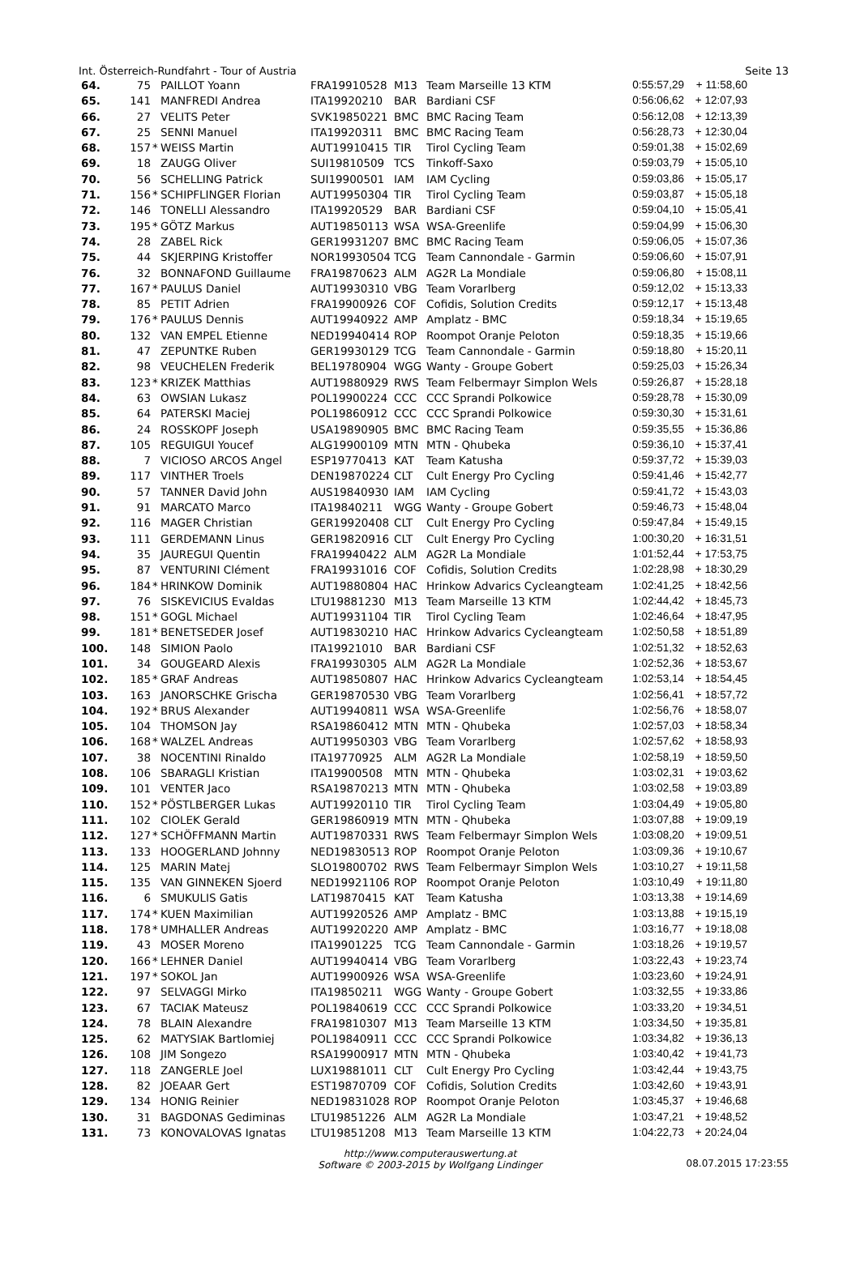Int. Österreich-Rundfahrt - Tour of Austria Seite 13
| 64. | 75 | | PAILLOT Yoann | FRA19910528 | M13 | Team Marseille 13 KTM | 0:55:57,29 | + 11:58,60 |
| 65. | 141 | | MANFREDI Andrea | ITA19920210 | BAR | Bardiani CSF | 0:56:06,62 | + 12:07,93 |
| 66. | 27 | | VELITS Peter | SVK19850221 | BMC | BMC Racing Team | 0:56:12,08 | + 12:13,39 |
| 67. | 25 | | SENNI Manuel | ITA19920311 | BMC | BMC Racing Team | 0:56:28,73 | + 12:30,04 |
| 68. | 157 | * | WEISS Martin | AUT19910415 | TIR | Tirol Cycling Team | 0:59:01,38 | + 15:02,69 |
| 69. | 18 | | ZAUGG Oliver | SUI19810509 | TCS | Tinkoff-Saxo | 0:59:03,79 | + 15:05,10 |
| 70. | 56 | | SCHELLING Patrick | SUI19900501 | IAM | IAM Cycling | 0:59:03,86 | + 15:05,17 |
| 71. | 156 | * | SCHIPFLINGER Florian | AUT19950304 | TIR | Tirol Cycling Team | 0:59:03,87 | + 15:05,18 |
| 72. | 146 | | TONELLI Alessandro | ITA19920529 | BAR | Bardiani CSF | 0:59:04,10 | + 15:05,41 |
| 73. | 195 | * | GÖTZ Markus | AUT19850113 | WSA | WSA-Greenlife | 0:59:04,99 | + 15:06,30 |
| 74. | 28 | | ZABEL Rick | GER19931207 | BMC | BMC Racing Team | 0:59:06,05 | + 15:07,36 |
| 75. | 44 | | SKJERPING Kristoffer | NOR19930504 | TCG | Team Cannondale - Garmin | 0:59:06,60 | + 15:07,91 |
| 76. | 32 | | BONNAFOND Guillaume | FRA19870623 | ALM | AG2R La Mondiale | 0:59:06,80 | + 15:08,11 |
| 77. | 167 | * | PAULUS Daniel | AUT19930310 | VBG | Team Vorarlberg | 0:59:12,02 | + 15:13,33 |
| 78. | 85 | | PETIT Adrien | FRA19900926 | COF | Cofidis, Solution Credits | 0:59:12,17 | + 15:13,48 |
| 79. | 176 | * | PAULUS Dennis | AUT19940922 | AMP | Amplatz - BMC | 0:59:18,34 | + 15:19,65 |
| 80. | 132 | | VAN EMPEL Etienne | NED19940414 | ROP | Roompot Oranje Peloton | 0:59:18,35 | + 15:19,66 |
| 81. | 47 | | ZEPUNTKE Ruben | GER19930129 | TCG | Team Cannondale - Garmin | 0:59:18,80 | + 15:20,11 |
| 82. | 98 | | VEUCHELEN Frederik | BEL19780904 | WGG | Wanty - Groupe Gobert | 0:59:25,03 | + 15:26,34 |
| 83. | 123 | * | KRIZEK Matthias | AUT19880929 | RWS | Team Felbermayr Simplon Wels | 0:59:26,87 | + 15:28,18 |
| 84. | 63 | | OWSIAN Lukasz | POL19900224 | CCC | CCC Sprandi Polkowice | 0:59:28,78 | + 15:30,09 |
| 85. | 64 | | PATERSKI Maciej | POL19860912 | CCC | CCC Sprandi Polkowice | 0:59:30,30 | + 15:31,61 |
| 86. | 24 | | ROSSKOPF Joseph | USA19890905 | BMC | BMC Racing Team | 0:59:35,55 | + 15:36,86 |
| 87. | 105 | | REGUIGUI Youcef | ALG19900109 | MTN | MTN - Qhubeka | 0:59:36,10 | + 15:37,41 |
| 88. | 7 | | VICIOSO ARCOS Angel | ESP19770413 | KAT | Team Katusha | 0:59:37,72 | + 15:39,03 |
| 89. | 117 | | VINTHER Troels | DEN19870224 | CLT | Cult Energy Pro Cycling | 0:59:41,46 | + 15:42,77 |
| 90. | 57 | | TANNER David John | AUS19840930 | IAM | IAM Cycling | 0:59:41,72 | + 15:43,03 |
| 91. | 91 | | MARCATO Marco | ITA19840211 | WGG | Wanty - Groupe Gobert | 0:59:46,73 | + 15:48,04 |
| 92. | 116 | | MAGER Christian | GER19920408 | CLT | Cult Energy Pro Cycling | 0:59:47,84 | + 15:49,15 |
| 93. | 111 | | GERDEMANN Linus | GER19820916 | CLT | Cult Energy Pro Cycling | 1:00:30,20 | + 16:31,51 |
| 94. | 35 | | JAUREGUI Quentin | FRA19940422 | ALM | AG2R La Mondiale | 1:01:52,44 | + 17:53,75 |
| 95. | 87 | | VENTURINI Clément | FRA19931016 | COF | Cofidis, Solution Credits | 1:02:28,98 | + 18:30,29 |
| 96. | 184 | * | HRINKOW Dominik | AUT19880804 | HAC | Hrinkow Advarics Cycleangteam | 1:02:41,25 | + 18:42,56 |
| 97. | 76 | | SISKEVICIUS Evaldas | LTU19881230 | M13 | Team Marseille 13 KTM | 1:02:44,42 | + 18:45,73 |
| 98. | 151 | * | GOGL Michael | AUT19931104 | TIR | Tirol Cycling Team | 1:02:46,64 | + 18:47,95 |
| 99. | 181 | * | BENETSEDER Josef | AUT19830210 | HAC | Hrinkow Advarics Cycleangteam | 1:02:50,58 | + 18:51,89 |
| 100. | 148 | | SIMION Paolo | ITA19921010 | BAR | Bardiani CSF | 1:02:51,32 | + 18:52,63 |
| 101. | 34 | | GOUGEARD Alexis | FRA19930305 | ALM | AG2R La Mondiale | 1:02:52,36 | + 18:53,67 |
| 102. | 185 | * | GRAF Andreas | AUT19850807 | HAC | Hrinkow Advarics Cycleangteam | 1:02:53,14 | + 18:54,45 |
| 103. | 163 | | JANORSCHKE Grischa | GER19870530 | VBG | Team Vorarlberg | 1:02:56,41 | + 18:57,72 |
| 104. | 192 | * | BRUS Alexander | AUT19940811 | WSA | WSA-Greenlife | 1:02:56,76 | + 18:58,07 |
| 105. | 104 | | THOMSON Jay | RSA19860412 | MTN | MTN - Qhubeka | 1:02:57,03 | + 18:58,34 |
| 106. | 168 | * | WALZEL Andreas | AUT19950303 | VBG | Team Vorarlberg | 1:02:57,62 | + 18:58,93 |
| 107. | 38 | | NOCENTINI Rinaldo | ITA19770925 | ALM | AG2R La Mondiale | 1:02:58,19 | + 18:59,50 |
| 108. | 106 | | SBARAGLI Kristian | ITA19900508 | MTN | MTN - Qhubeka | 1:03:02,31 | + 19:03,62 |
| 109. | 101 | | VENTER Jaco | RSA19870213 | MTN | MTN - Qhubeka | 1:03:02,58 | + 19:03,89 |
| 110. | 152 | * | PÖSTLBERGER Lukas | AUT19920110 | TIR | Tirol Cycling Team | 1:03:04,49 | + 19:05,80 |
| 111. | 102 | | CIOLEK Gerald | GER19860919 | MTN | MTN - Qhubeka | 1:03:07,88 | + 19:09,19 |
| 112. | 127 | * | SCHÖFFMANN Martin | AUT19870331 | RWS | Team Felbermayr Simplon Wels | 1:03:08,20 | + 19:09,51 |
| 113. | 133 | | HOOGERLAND Johnny | NED19830513 | ROP | Roompot Oranje Peloton | 1:03:09,36 | + 19:10,67 |
| 114. | 125 | | MARIN Matej | SLO19800702 | RWS | Team Felbermayr Simplon Wels | 1:03:10,27 | + 19:11,58 |
| 115. | 135 | | VAN GINNEKEN Sjoerd | NED19921106 | ROP | Roompot Oranje Peloton | 1:03:10,49 | + 19:11,80 |
| 116. | 6 | | SMUKULIS Gatis | LAT19870415 | KAT | Team Katusha | 1:03:13,38 | + 19:14,69 |
| 117. | 174 | * | KUEN Maximilian | AUT19920526 | AMP | Amplatz - BMC | 1:03:13,88 | + 19:15,19 |
| 118. | 178 | * | UMHALLER Andreas | AUT19920220 | AMP | Amplatz - BMC | 1:03:16,77 | + 19:18,08 |
| 119. | 43 | | MOSER Moreno | ITA19901225 | TCG | Team Cannondale - Garmin | 1:03:18,26 | + 19:19,57 |
| 120. | 166 | * | LEHNER Daniel | AUT19940414 | VBG | Team Vorarlberg | 1:03:22,43 | + 19:23,74 |
| 121. | 197 | * | SOKOL Jan | AUT19900926 | WSA | WSA-Greenlife | 1:03:23,60 | + 19:24,91 |
| 122. | 97 | | SELVAGGI Mirko | ITA19850211 | WGG | Wanty - Groupe Gobert | 1:03:32,55 | + 19:33,86 |
| 123. | 67 | | TACIAK Mateusz | POL19840619 | CCC | CCC Sprandi Polkowice | 1:03:33,20 | + 19:34,51 |
| 124. | 78 | | BLAIN Alexandre | FRA19810307 | M13 | Team Marseille 13 KTM | 1:03:34,50 | + 19:35,81 |
| 125. | 62 | | MATYSIAK Bartlomiej | POL19840911 | CCC | CCC Sprandi Polkowice | 1:03:34,82 | + 19:36,13 |
| 126. | 108 | | JIM Songezo | RSA19900917 | MTN | MTN - Qhubeka | 1:03:40,42 | + 19:41,73 |
| 127. | 118 | | ZANGERLE Joel | LUX19881011 | CLT | Cult Energy Pro Cycling | 1:03:42,44 | + 19:43,75 |
| 128. | 82 | | JOEAAR Gert | EST19870709 | COF | Cofidis, Solution Credits | 1:03:42,60 | + 19:43,91 |
| 129. | 134 | | HONIG Reinier | NED19831028 | ROP | Roompot Oranje Peloton | 1:03:45,37 | + 19:46,68 |
| 130. | 31 | | BAGDONAS Gediminas | LTU19851226 | ALM | AG2R La Mondiale | 1:03:47,21 | + 19:48,52 |
| 131. | 73 | | KONOVALOVAS Ignatas | LTU19851208 | M13 | Team Marseille 13 KTM | 1:04:22,73 | + 20:24,04 |
http://www.computerauswertung.at
Software © 2003-2015 by Wolfgang Lindinger
08.07.2015 17:23:55